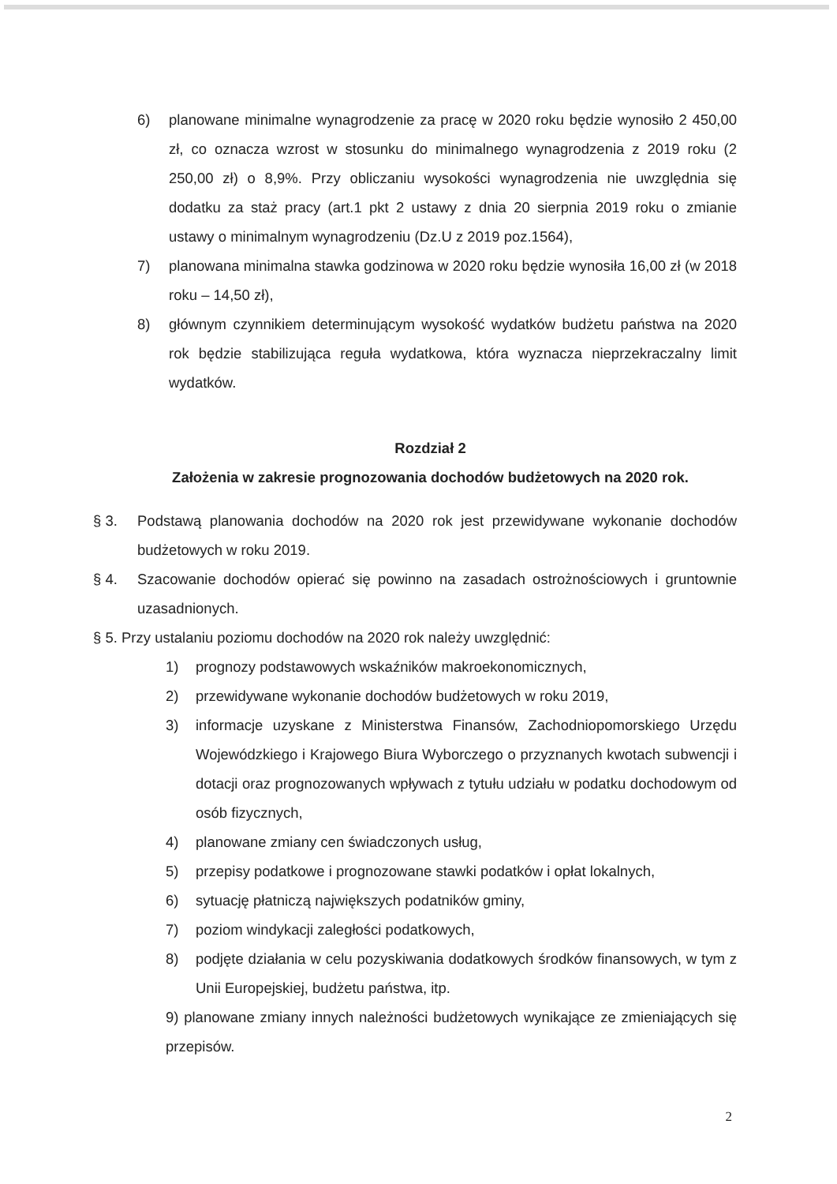6) planowane minimalne wynagrodzenie za pracę w 2020 roku będzie wynosiło 2 450,00 zł, co oznacza wzrost w stosunku do minimalnego wynagrodzenia z 2019 roku (2 250,00 zł) o 8,9%. Przy obliczaniu wysokości wynagrodzenia nie uwzględnia się dodatku za staż pracy (art.1 pkt 2 ustawy z dnia 20 sierpnia 2019 roku o zmianie ustawy o minimalnym wynagrodzeniu (Dz.U z 2019 poz.1564),
7) planowana minimalna stawka godzinowa w 2020 roku będzie wynosiła 16,00 zł (w 2018 roku – 14,50 zł),
8) głównym czynnikiem determinującym wysokość wydatków budżetu państwa na 2020 rok będzie stabilizująca reguła wydatkowa, która wyznacza nieprzekraczalny limit wydatków.
Rozdział 2
Założenia w zakresie prognozowania dochodów budżetowych na 2020 rok.
§ 3. Podstawą planowania dochodów na 2020 rok jest przewidywane wykonanie dochodów budżetowych w roku 2019.
§ 4. Szacowanie dochodów opierać się powinno na zasadach ostrożnościowych i gruntownie uzasadnionych.
§ 5. Przy ustalaniu poziomu dochodów na 2020 rok należy uwzględnić:
1) prognozy podstawowych wskaźników makroekonomicznych,
2) przewidywane wykonanie dochodów budżetowych w roku 2019,
3) informacje uzyskane z Ministerstwa Finansów, Zachodniopomorskiego Urzędu Wojewódzkiego i Krajowego Biura Wyborczego o przyznanych kwotach subwencji i dotacji oraz prognozowanych wpływach z tytułu udziału w podatku dochodowym od osób fizycznych,
4) planowane zmiany cen świadczonych usług,
5) przepisy podatkowe i prognozowane stawki podatków i opłat lokalnych,
6) sytuację płatniczą największych podatników gminy,
7) poziom windykacji zaległości podatkowych,
8) podjęte działania w celu pozyskiwania dodatkowych środków finansowych, w tym z Unii Europejskiej, budżetu państwa, itp.
9) planowane zmiany innych należności budżetowych wynikające ze zmieniających się przepisów.
2